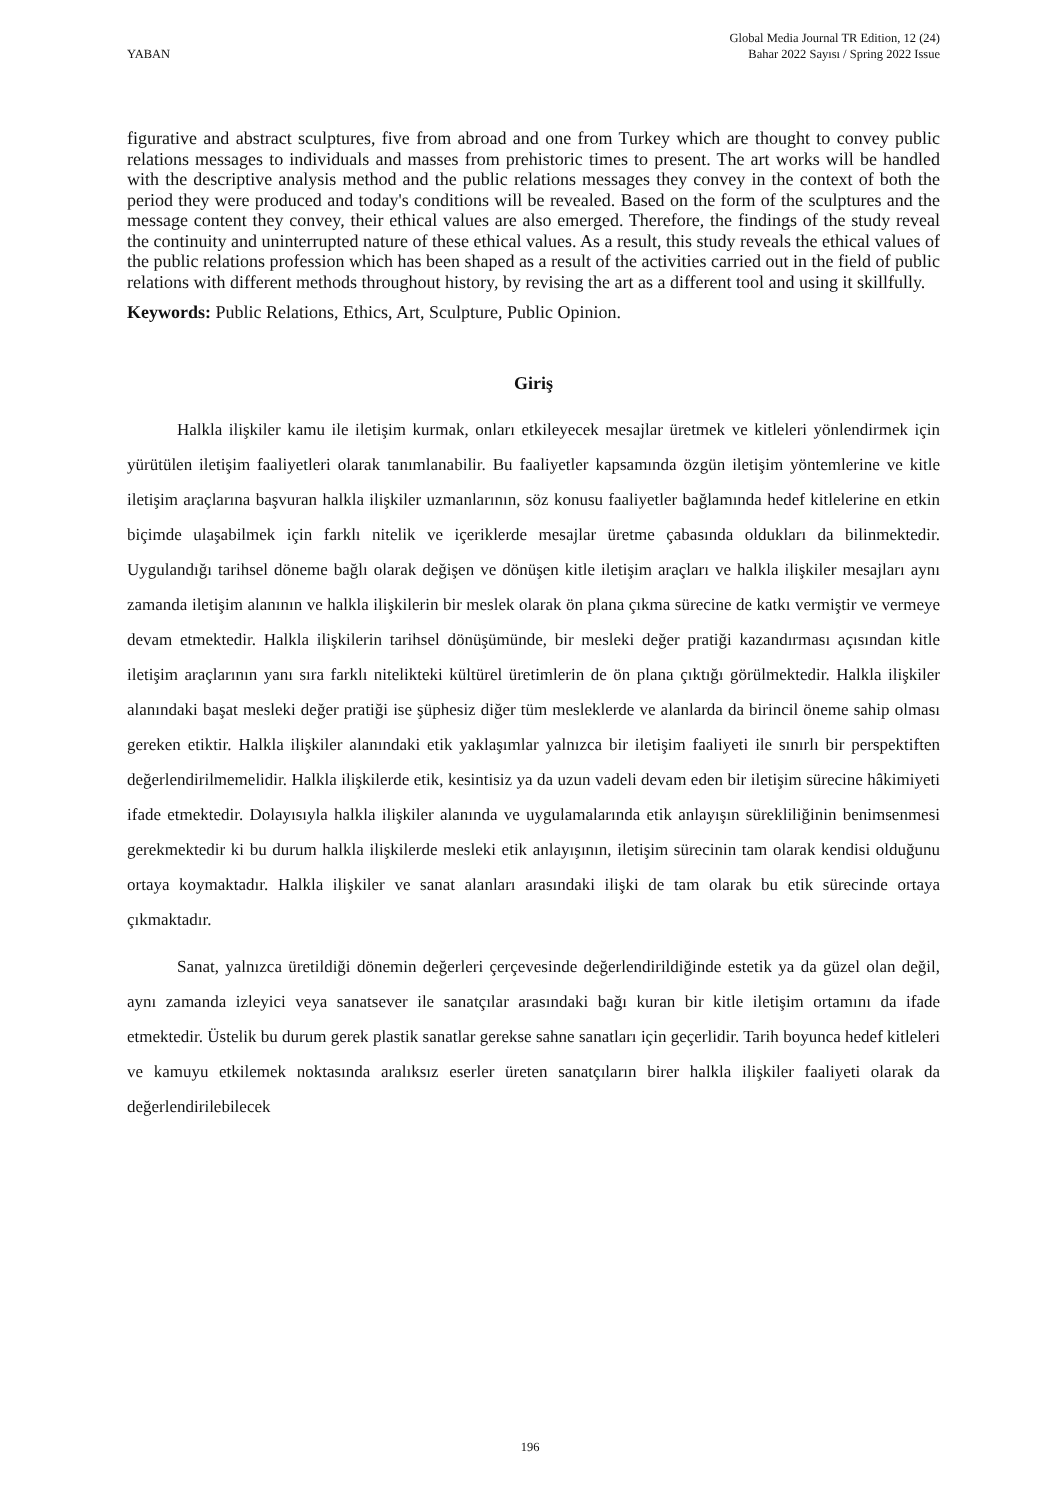YABAN
Global Media Journal TR Edition, 12 (24)
Bahar 2022 Sayısı / Spring 2022 Issue
figurative and abstract sculptures, five from abroad and one from Turkey which are thought to convey public relations messages to individuals and masses from prehistoric times to present. The art works will be handled with the descriptive analysis method and the public relations messages they convey in the context of both the period they were produced and today's conditions will be revealed. Based on the form of the sculptures and the message content they convey, their ethical values are also emerged. Therefore, the findings of the study reveal the continuity and uninterrupted nature of these ethical values. As a result, this study reveals the ethical values of the public relations profession which has been shaped as a result of the activities carried out in the field of public relations with different methods throughout history, by revising the art as a different tool and using it skillfully.
Keywords: Public Relations, Ethics, Art, Sculpture, Public Opinion.
Giriş
Halkla ilişkiler kamu ile iletişim kurmak, onları etkileyecek mesajlar üretmek ve kitleleri yönlendirmek için yürütülen iletişim faaliyetleri olarak tanımlanabilir. Bu faaliyetler kapsamında özgün iletişim yöntemlerine ve kitle iletişim araçlarına başvuran halkla ilişkiler uzmanlarının, söz konusu faaliyetler bağlamında hedef kitlelerine en etkin biçimde ulaşabilmek için farklı nitelik ve içeriklerde mesajlar üretme çabasında oldukları da bilinmektedir. Uygulandığı tarihsel döneme bağlı olarak değişen ve dönüşen kitle iletişim araçları ve halkla ilişkiler mesajları aynı zamanda iletişim alanının ve halkla ilişkilerin bir meslek olarak ön plana çıkma sürecine de katkı vermiştir ve vermeye devam etmektedir. Halkla ilişkilerin tarihsel dönüşümünde, bir mesleki değer pratiği kazandırması açısından kitle iletişim araçlarının yanı sıra farklı nitelikteki kültürel üretimlerin de ön plana çıktığı görülmektedir. Halkla ilişkiler alanındaki başat mesleki değer pratiği ise şüphesiz diğer tüm mesleklerde ve alanlarda da birincil öneme sahip olması gereken etiktir. Halkla ilişkiler alanındaki etik yaklaşımlar yalnızca bir iletişim faaliyeti ile sınırlı bir perspektiften değerlendirilmemelidir. Halkla ilişkilerde etik, kesintisiz ya da uzun vadeli devam eden bir iletişim sürecine hâkimiyeti ifade etmektedir. Dolayısıyla halkla ilişkiler alanında ve uygulamalarında etik anlayışın sürekliliğinin benimsenmesi gerekmektedir ki bu durum halkla ilişkilerde mesleki etik anlayışının, iletişim sürecinin tam olarak kendisi olduğunu ortaya koymaktadır. Halkla ilişkiler ve sanat alanları arasındaki ilişki de tam olarak bu etik sürecinde ortaya çıkmaktadır.
Sanat, yalnızca üretildiği dönemin değerleri çerçevesinde değerlendirildiğinde estetik ya da güzel olan değil, aynı zamanda izleyici veya sanatsever ile sanatçılar arasındaki bağı kuran bir kitle iletişim ortamını da ifade etmektedir. Üstelik bu durum gerek plastik sanatlar gerekse sahne sanatları için geçerlidir. Tarih boyunca hedef kitleleri ve kamuyu etkilemek noktasında aralıksız eserler üreten sanatçıların birer halkla ilişkiler faaliyeti olarak da değerlendirilebilecek
196